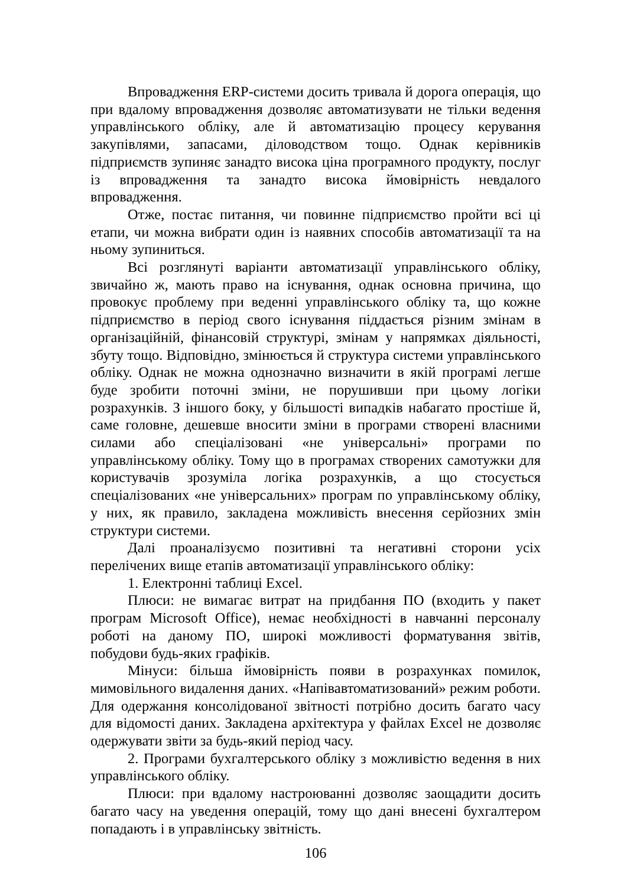Впровадження ERP-системи досить тривала й дорога операція, що при вдалому впровадження дозволяє автоматизувати не тільки ведення управлінського обліку, але й автоматизацію процесу керування закупівлями, запасами, діловодством тощо. Однак керівників підприємств зупиняє занадто висока ціна програмного продукту, послуг із впровадження та занадто висока ймовірність невдалого впровадження.
Отже, постає питання, чи повинне підприємство пройти всі ці етапи, чи можна вибрати один із наявних способів автоматизації та на ньому зупиниться.
Всі розглянуті варіанти автоматизації управлінського обліку, звичайно ж, мають право на існування, однак основна причина, що провокує проблему при веденні управлінського обліку та, що кожне підприємство в період свого існування піддається різним змінам в організаційній, фінансовій структурі, змінам у напрямках діяльності, збуту тощо. Відповідно, змінюється й структура системи управлінського обліку. Однак не можна однозначно визначити в якій програмі легше буде зробити поточні зміни, не порушивши при цьому логіки розрахунків. З іншого боку, у більшості випадків набагато простіше й, саме головне, дешевше вносити зміни в програми створені власними силами або спеціалізовані «не універсальні» програми по управлінському обліку. Тому що в програмах створених самотужки для користувачів зрозуміла логіка розрахунків, а що стосується спеціалізованих «не універсальних» програм по управлінському обліку, у них, як правило, закладена можливість внесення серйозних змін структури системи.
Далі проаналізуємо позитивні та негативні сторони усіх перелічених вище етапів автоматизації управлінського обліку:
1. Електронні таблиці Excel.
Плюси: не вимагає витрат на придбання ПО (входить у пакет програм Microsoft Office), немає необхідності в навчанні персоналу роботі на даному ПО, широкі можливості форматування звітів, побудови будь-яких графіків.
Мінуси: більша ймовірність появи в розрахунках помилок, мимовільного видалення даних. «Напівавтоматизований» режим роботи. Для одержання консолідованої звітності потрібно досить багато часу для відомості даних. Закладена архітектура у файлах Excel не дозволяє одержувати звіти за будь-який період часу.
2. Програми бухгалтерського обліку з можливістю ведення в них управлінського обліку.
Плюси: при вдалому настроюванні дозволяє заощадити досить багато часу на уведення операцій, тому що дані внесені бухгалтером попадають і в управлінську звітність.
106